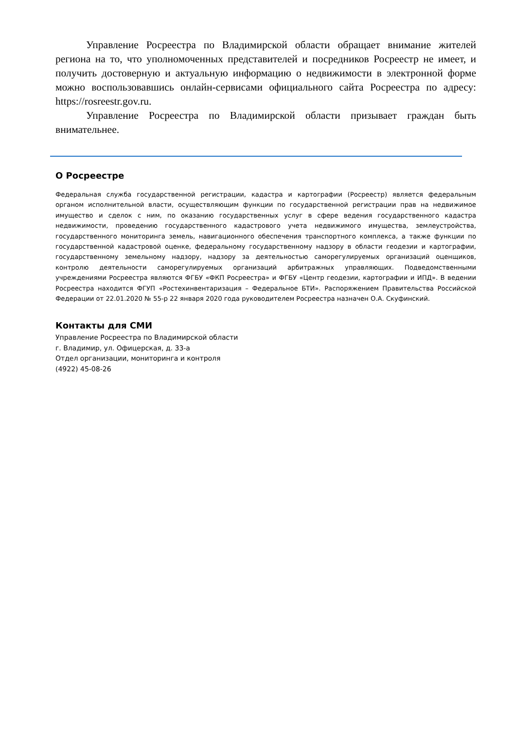Управление Росреестра по Владимирской области обращает внимание жителей региона на то, что уполномоченных представителей и посредников Росреестр не имеет, и получить достоверную и актуальную информацию о недвижимости в электронной форме можно воспользовавшись онлайн-сервисами официального сайта Росреестра по адресу: https://rosreestr.gov.ru.
Управление Росреестра по Владимирской области призывает граждан быть внимательнее.
О Росреестре
Федеральная служба государственной регистрации, кадастра и картографии (Росреестр) является федеральным органом исполнительной власти, осуществляющим функции по государственной регистрации прав на недвижимое имущество и сделок с ним, по оказанию государственных услуг в сфере ведения государственного кадастра недвижимости, проведению государственного кадастрового учета недвижимого имущества, землеустройства, государственного мониторинга земель, навигационного обеспечения транспортного комплекса, а также функции по государственной кадастровой оценке, федеральному государственному надзору в области геодезии и картографии, государственному земельному надзору, надзору за деятельностью саморегулируемых организаций оценщиков, контролю деятельности саморегулируемых организаций арбитражных управляющих. Подведомственными учреждениями Росреестра являются ФГБУ «ФКП Росреестра» и ФГБУ «Центр геодезии, картографии и ИПД». В ведении Росреестра находится ФГУП «Ростехинвентаризация – Федеральное БТИ». Распоряжением Правительства Российской Федерации от 22.01.2020 № 55-р 22 января 2020 года руководителем Росреестра назначен О.А. Скуфинский.
Контакты для СМИ
Управление Росреестра по Владимирской области
г. Владимир, ул. Офицерская, д. 33-а
Отдел организации, мониторинга и контроля
(4922) 45-08-26